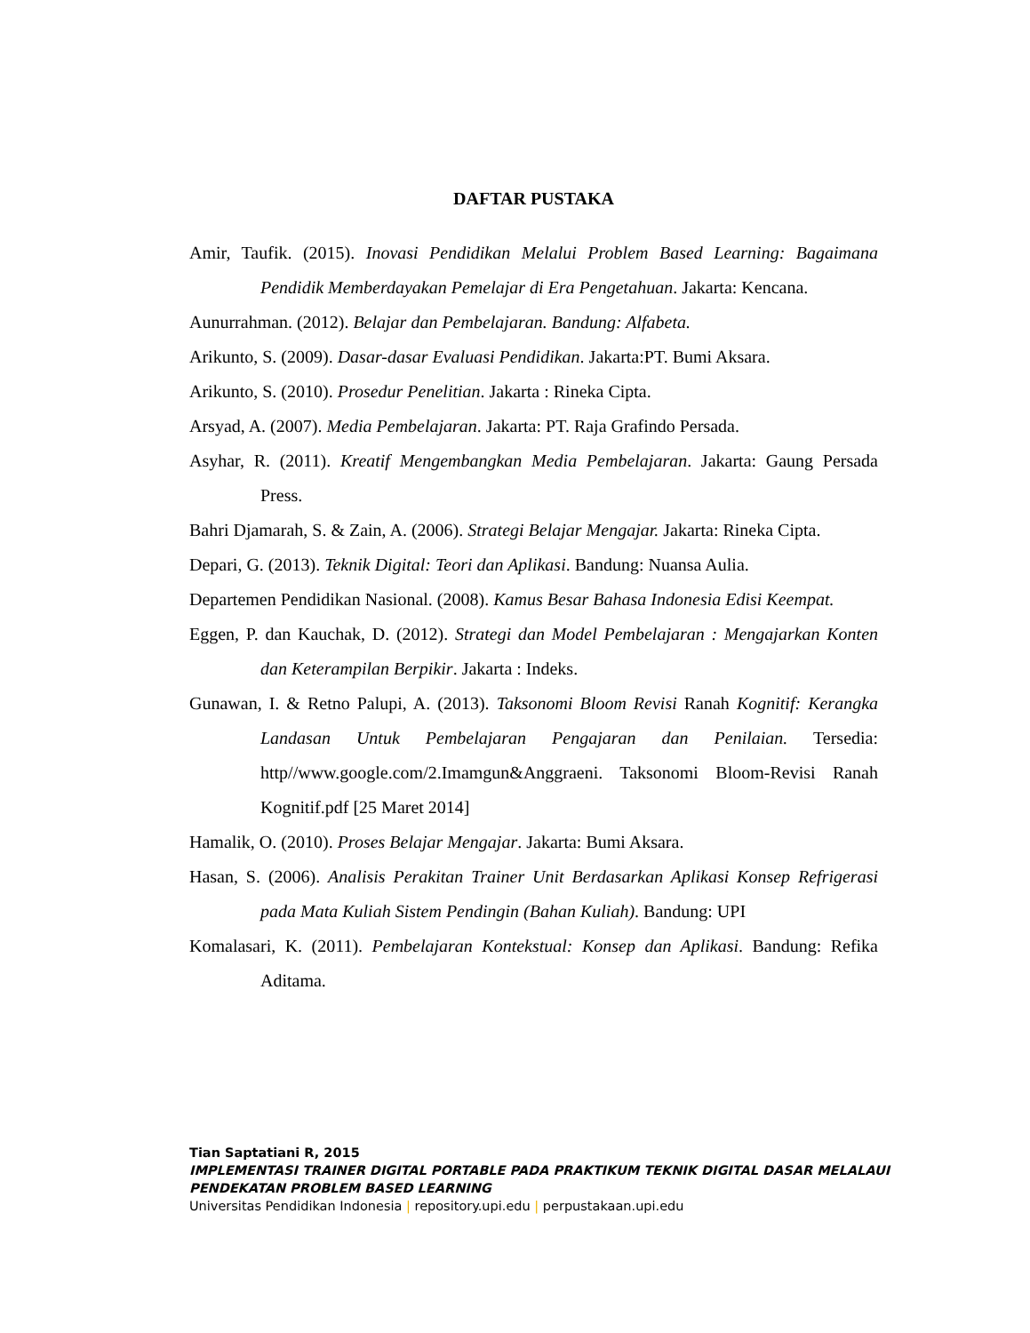DAFTAR PUSTAKA
Amir, Taufik. (2015). Inovasi Pendidikan Melalui Problem Based Learning: Bagaimana Pendidik Memberdayakan Pemelajar di Era Pengetahuan. Jakarta: Kencana.
Aunurrahman. (2012). Belajar dan Pembelajaran. Bandung: Alfabeta.
Arikunto, S. (2009). Dasar-dasar Evaluasi Pendidikan. Jakarta:PT. Bumi Aksara.
Arikunto, S. (2010). Prosedur Penelitian. Jakarta : Rineka Cipta.
Arsyad, A. (2007). Media Pembelajaran. Jakarta: PT. Raja Grafindo Persada.
Asyhar, R. (2011). Kreatif Mengembangkan Media Pembelajaran. Jakarta: Gaung Persada Press.
Bahri Djamarah, S. & Zain, A. (2006). Strategi Belajar Mengajar. Jakarta: Rineka Cipta.
Depari, G. (2013). Teknik Digital: Teori dan Aplikasi. Bandung: Nuansa Aulia.
Departemen Pendidikan Nasional. (2008). Kamus Besar Bahasa Indonesia Edisi Keempat.
Eggen, P. dan Kauchak, D. (2012). Strategi dan Model Pembelajaran : Mengajarkan Konten dan Keterampilan Berpikir. Jakarta : Indeks.
Gunawan, I. & Retno Palupi, A. (2013). Taksonomi Bloom Revisi Ranah Kognitif: Kerangka Landasan Untuk Pembelajaran Pengajaran dan Penilaian. Tersedia: http//www.google.com/2.Imamgun&Anggraeni. Taksonomi Bloom-Revisi Ranah Kognitif.pdf [25 Maret 2014]
Hamalik, O. (2010). Proses Belajar Mengajar. Jakarta: Bumi Aksara.
Hasan, S. (2006). Analisis Perakitan Trainer Unit Berdasarkan Aplikasi Konsep Refrigerasi pada Mata Kuliah Sistem Pendingin (Bahan Kuliah). Bandung: UPI
Komalasari, K. (2011). Pembelajaran Kontekstual: Konsep dan Aplikasi. Bandung: Refika Aditama.
Tian Saptatiani R, 2015
IMPLEMENTASI TRAINER DIGITAL PORTABLE PADA PRAKTIKUM TEKNIK DIGITAL DASAR MELALAUI PENDEKATAN PROBLEM BASED LEARNING
Universitas Pendidikan Indonesia | repository.upi.edu | perpustakaan.upi.edu